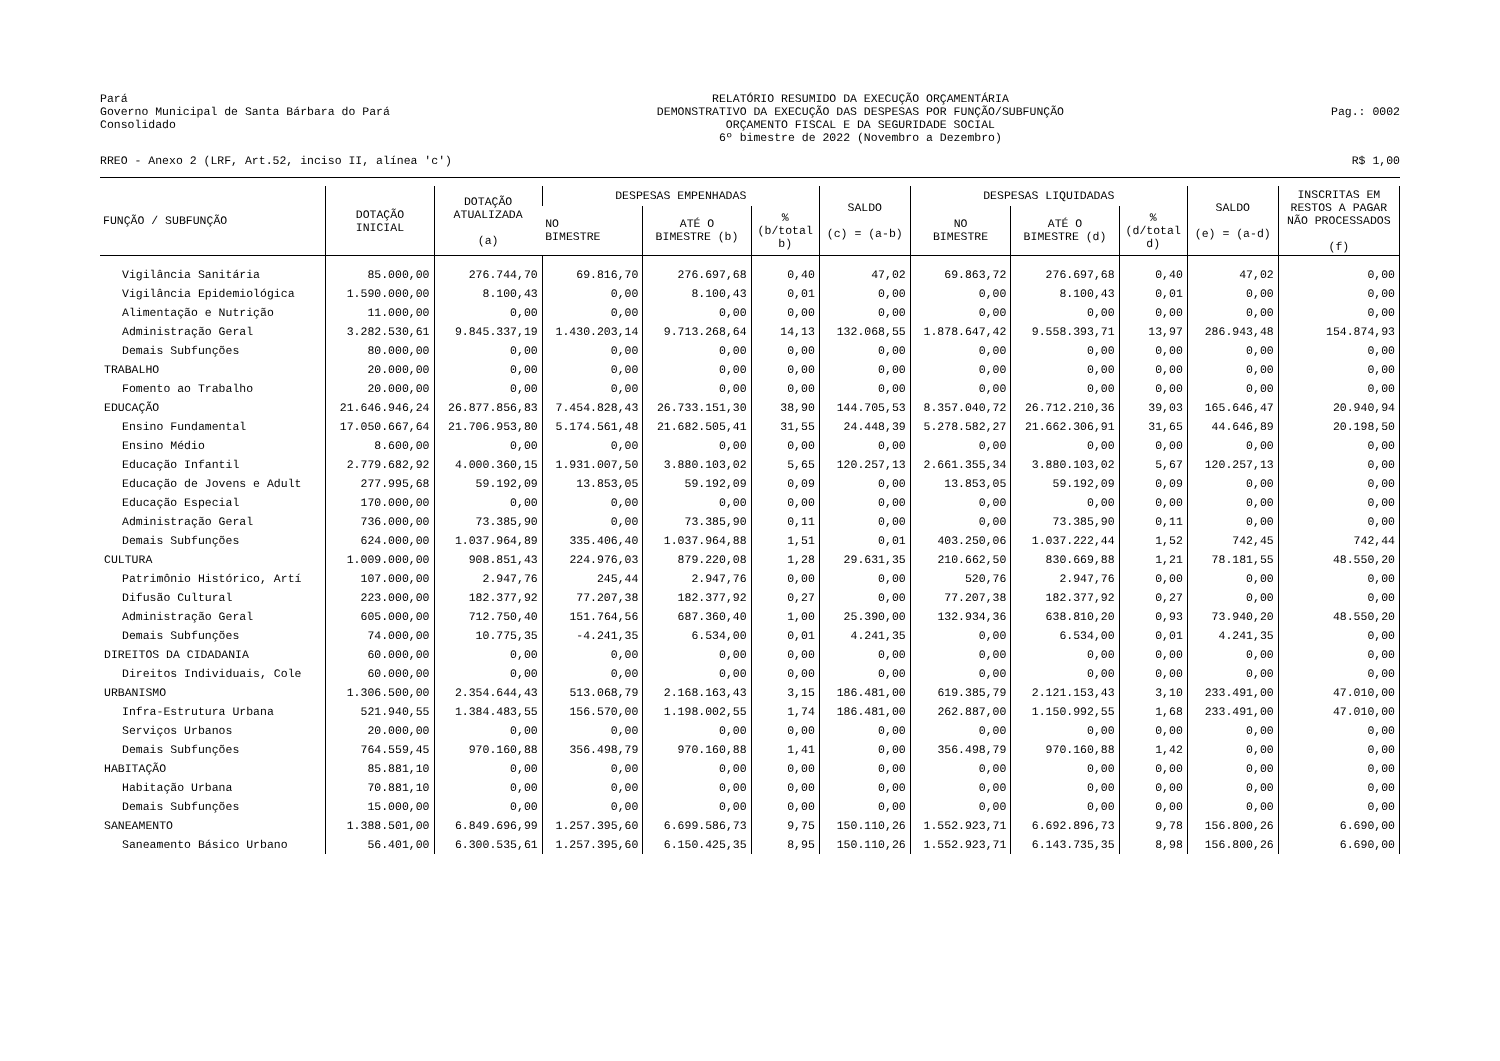Pará
Governo Municipal de Santa Bárbara do Pará
Consolidado
RELATÓRIO RESUMIDO DA EXECUÇÃO ORÇAMENTÁRIA
DEMONSTRATIVO DA EXECUÇÃO DAS DESPESAS POR FUNÇÃO/SUBFUNÇÃO
ORÇAMENTO FISCAL E DA SEGURIDADE SOCIAL
6º bimestre de 2022 (Novembro a Dezembro)
Pag.: 0002
RREO - Anexo 2 (LRF, Art.52, inciso II, alínea 'c') R$ 1,00
| FUNÇÃO / SUBFUNÇÃO | DOTAÇÃO INICIAL | DOTAÇÃO ATUALIZADA (a) | DESPESAS EMPENHADAS | | | SALDO (c) = (a-b) | DESPESAS LIQUIDADAS | | | SALDO (e) = (a-d) | INSCRITAS EM RESTOS A PAGAR NÃO PROCESSADOS (f) |
| --- | --- | --- | --- | --- | --- | --- | --- | --- | --- | --- | --- |
| | | | NO BIMESTRE | ATÉ O BIMESTRE (b) | % (b/total b) | | NO BIMESTRE | ATÉ O BIMESTRE (d) | % (d/total d) | | |
| Vigilância Sanitária | 85.000,00 | 276.744,70 | 69.816,70 | 276.697,68 | 0,40 | 47,02 | 69.863,72 | 276.697,68 | 0,40 | 47,02 | 0,00 |
| Vigilância Epidemiológica | 1.590.000,00 | 8.100,43 | 0,00 | 8.100,43 | 0,01 | 0,00 | 0,00 | 8.100,43 | 0,01 | 0,00 | 0,00 |
| Alimentação e Nutrição | 11.000,00 | 0,00 | 0,00 | 0,00 | 0,00 | 0,00 | 0,00 | 0,00 | 0,00 | 0,00 | 0,00 |
| Administração Geral | 3.282.530,61 | 9.845.337,19 | 1.430.203,14 | 9.713.268,64 | 14,13 | 132.068,55 | 1.878.647,42 | 9.558.393,71 | 13,97 | 286.943,48 | 154.874,93 |
| Demais Subfunções | 80.000,00 | 0,00 | 0,00 | 0,00 | 0,00 | 0,00 | 0,00 | 0,00 | 0,00 | 0,00 | 0,00 |
| TRABALHO | 20.000,00 | 0,00 | 0,00 | 0,00 | 0,00 | 0,00 | 0,00 | 0,00 | 0,00 | 0,00 | 0,00 |
| Fomento ao Trabalho | 20.000,00 | 0,00 | 0,00 | 0,00 | 0,00 | 0,00 | 0,00 | 0,00 | 0,00 | 0,00 | 0,00 |
| EDUCAÇÃO | 21.646.946,24 | 26.877.856,83 | 7.454.828,43 | 26.733.151,30 | 38,90 | 144.705,53 | 8.357.040,72 | 26.712.210,36 | 39,03 | 165.646,47 | 20.940,94 |
| Ensino Fundamental | 17.050.667,64 | 21.706.953,80 | 5.174.561,48 | 21.682.505,41 | 31,55 | 24.448,39 | 5.278.582,27 | 21.662.306,91 | 31,65 | 44.646,89 | 20.198,50 |
| Ensino Médio | 8.600,00 | 0,00 | 0,00 | 0,00 | 0,00 | 0,00 | 0,00 | 0,00 | 0,00 | 0,00 | 0,00 |
| Educação Infantil | 2.779.682,92 | 4.000.360,15 | 1.931.007,50 | 3.880.103,02 | 5,65 | 120.257,13 | 2.661.355,34 | 3.880.103,02 | 5,67 | 120.257,13 | 0,00 |
| Educação de Jovens e Adult | 277.995,68 | 59.192,09 | 13.853,05 | 59.192,09 | 0,09 | 0,00 | 13.853,05 | 59.192,09 | 0,09 | 0,00 | 0,00 |
| Educação Especial | 170.000,00 | 0,00 | 0,00 | 0,00 | 0,00 | 0,00 | 0,00 | 0,00 | 0,00 | 0,00 | 0,00 |
| Administração Geral | 736.000,00 | 73.385,90 | 0,00 | 73.385,90 | 0,11 | 0,00 | 0,00 | 73.385,90 | 0,11 | 0,00 | 0,00 |
| Demais Subfunções | 624.000,00 | 1.037.964,89 | 335.406,40 | 1.037.964,88 | 1,51 | 0,01 | 403.250,06 | 1.037.222,44 | 1,52 | 742,45 | 742,44 |
| CULTURA | 1.009.000,00 | 908.851,43 | 224.976,03 | 879.220,08 | 1,28 | 29.631,35 | 210.662,50 | 830.669,88 | 1,21 | 78.181,55 | 48.550,20 |
| Patrimônio Histórico, Artí | 107.000,00 | 2.947,76 | 245,44 | 2.947,76 | 0,00 | 0,00 | 520,76 | 2.947,76 | 0,00 | 0,00 | 0,00 |
| Difusão Cultural | 223.000,00 | 182.377,92 | 77.207,38 | 182.377,92 | 0,27 | 0,00 | 77.207,38 | 182.377,92 | 0,27 | 0,00 | 0,00 |
| Administração Geral | 605.000,00 | 712.750,40 | 151.764,56 | 687.360,40 | 1,00 | 25.390,00 | 132.934,36 | 638.810,20 | 0,93 | 73.940,20 | 48.550,20 |
| Demais Subfunções | 74.000,00 | 10.775,35 | -4.241,35 | 6.534,00 | 0,01 | 4.241,35 | 0,00 | 6.534,00 | 0,01 | 4.241,35 | 0,00 |
| DIREITOS DA CIDADANIA | 60.000,00 | 0,00 | 0,00 | 0,00 | 0,00 | 0,00 | 0,00 | 0,00 | 0,00 | 0,00 | 0,00 |
| Direitos Individuais, Cole | 60.000,00 | 0,00 | 0,00 | 0,00 | 0,00 | 0,00 | 0,00 | 0,00 | 0,00 | 0,00 | 0,00 |
| URBANISMO | 1.306.500,00 | 2.354.644,43 | 513.068,79 | 2.168.163,43 | 3,15 | 186.481,00 | 619.385,79 | 2.121.153,43 | 3,10 | 233.491,00 | 47.010,00 |
| Infra-Estrutura Urbana | 521.940,55 | 1.384.483,55 | 156.570,00 | 1.198.002,55 | 1,74 | 186.481,00 | 262.887,00 | 1.150.992,55 | 1,68 | 233.491,00 | 47.010,00 |
| Serviços Urbanos | 20.000,00 | 0,00 | 0,00 | 0,00 | 0,00 | 0,00 | 0,00 | 0,00 | 0,00 | 0,00 | 0,00 |
| Demais Subfunções | 764.559,45 | 970.160,88 | 356.498,79 | 970.160,88 | 1,41 | 0,00 | 356.498,79 | 970.160,88 | 1,42 | 0,00 | 0,00 |
| HABITAÇÃO | 85.881,10 | 0,00 | 0,00 | 0,00 | 0,00 | 0,00 | 0,00 | 0,00 | 0,00 | 0,00 | 0,00 |
| Habitação Urbana | 70.881,10 | 0,00 | 0,00 | 0,00 | 0,00 | 0,00 | 0,00 | 0,00 | 0,00 | 0,00 | 0,00 |
| Demais Subfunções | 15.000,00 | 0,00 | 0,00 | 0,00 | 0,00 | 0,00 | 0,00 | 0,00 | 0,00 | 0,00 | 0,00 |
| SANEAMENTO | 1.388.501,00 | 6.849.696,99 | 1.257.395,60 | 6.699.586,73 | 9,75 | 150.110,26 | 1.552.923,71 | 6.692.896,73 | 9,78 | 156.800,26 | 6.690,00 |
| Saneamento Básico Urbano | 56.401,00 | 6.300.535,61 | 1.257.395,60 | 6.150.425,35 | 8,95 | 150.110,26 | 1.552.923,71 | 6.143.735,35 | 8,98 | 156.800,26 | 6.690,00 |